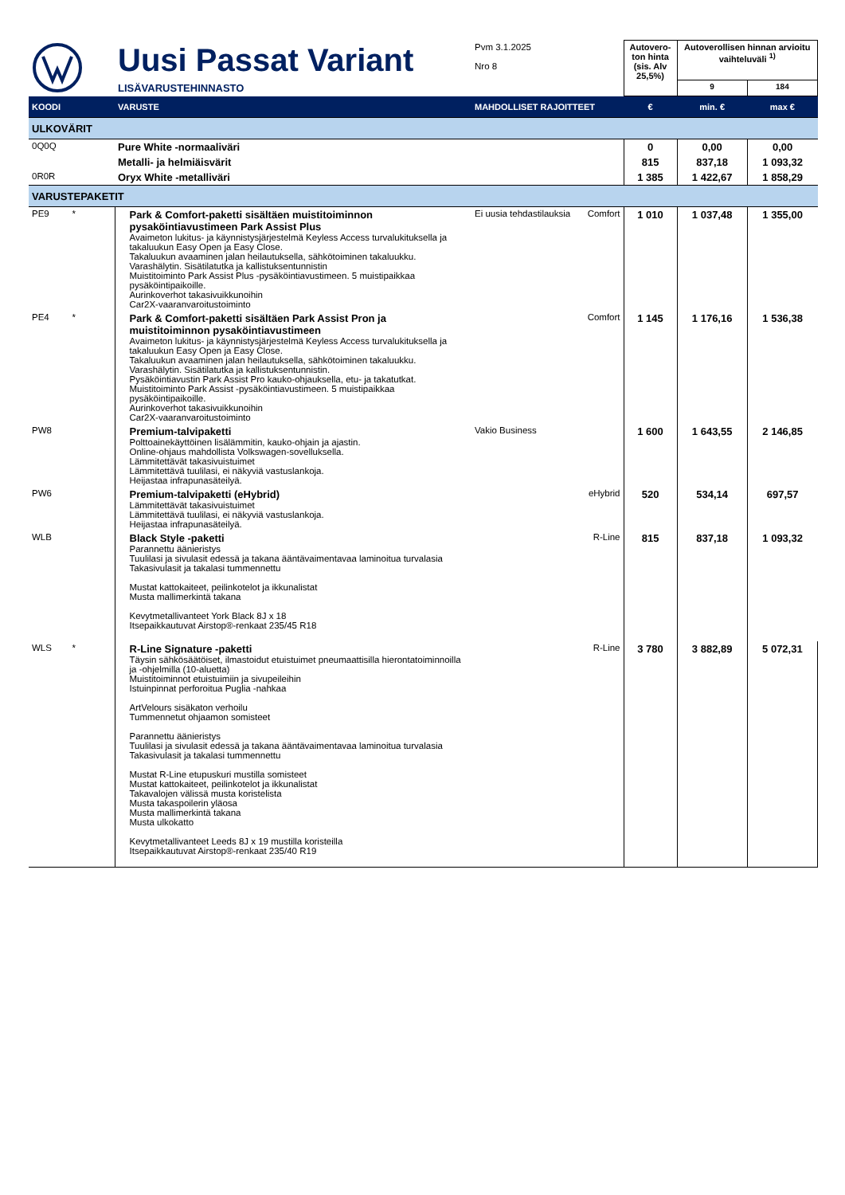| | Uusi Passat Variant | Pvm 3.1.2025 Nro 8 | | Autovero-ton hinta (sis. Alv 25,5%) | Autoverollisen hinnan arvioitu vaihteluväli <sup>1)</sup> | |
| | LISÄVARUSTEHINNASTO | | | | 9 | 184 |
| KOODI | VARUSTE | MAHDOLLISET RAJOITTEET | | € | min. € | max € |
| ULKOVÄRIT | | | | | | |
| 0Q0Q | Pure White -normaaliväri | | | 0 | 0,00 | 0,00 |
| | Metalli- ja helmiäisvärit | | | 815 | 837,18 | 1 093,32 |
| 0R0R | Oryx White -metalliväri | | | 1 385 | 1 422,67 | 1 858,29 |
| VARUSTEPAKETIT | | | | | | |
| PE9 * | Park & Comfort-paketti sisältäen muistitoiminnon pysaköintiavustimeen Park Assist Plus Avaimeton lukitus- ja käynnistysjärjestelmä Keyless Access turvalukituksella ja takaluukun Easy Open ja Easy Close. Takaluukun avaaminen jalan heilautuksella, sähkötoiminen takaluukku. Varashälytin. Sisätilatutka ja kallistuksentunnistin Muistitoiminto Park Assist Plus -pysäköintiavustimeen. 5 muistipaikkaa pysäköintipaikoille. Aurinkoverhot takasivuikkunoihin Car2X-vaaranvaroitustoiminto | Ei uusia tehdastilauksia | Comfort | 1 010 | 1 037,48 | 1 355,00 |
| PE4 * | Park & Comfort-paketti sisältäen Park Assist Pron ja muistitoiminnon pysaköintiavustimeen Avaimeton lukitus- ja käynnistysjärjestelmä Keyless Access turvalukituksella ja takaluukun Easy Open ja Easy Close. Takaluukun avaaminen jalan heilautuksella, sähkötoiminen takaluukku. Varashälytin. Sisätilatutka ja kallistuksentunnistin. Pysäköintiavustin Park Assist Pro kauko-ohjauksella, etu- ja takatutkat. Muistitoiminto Park Assist -pysäköintiavustimeen. 5 muistipaikkaa pysäköintipaikoille. Aurinkoverhot takasivuikkunoihin Car2X-vaaranvaroitustoiminto | | Comfort | 1 145 | 1 176,16 | 1 536,38 |
| PW8 | Premium-talvipaketti Polttoainekäyttöinen lisälämmitin, kauko-ohjain ja ajastin. Online-ohjaus mahdollista Volkswagen-sovelluksella. Lämmitettävät takasivuistuimet Lämmitettävä tuulilasi, ei näkyviä vastuslankoja. Heijastaa infrapunasäteilyä. | Vakio Business | | 1 600 | 1 643,55 | 2 146,85 |
| PW6 | Premium-talvipaketti (eHybrid) Lämmitettävät takasivuistuimet Lämmitettävä tuulilasi, ei näkyviä vastuslankoja. Heijastaa infrapunasäteilyä. | | eHybrid | 520 | 534,14 | 697,57 |
| WLB | Black Style -paketti Parannettu äänieristys Tuulilasi ja sivulasit edessä ja takana ääntävaimentavaa laminoitua turvalasia Takasivulasit ja takalasi tummennettu Mustat kattokaiteet, peilinkotelot ja ikkunalistat Musta mallimerkintä takana Kevytmetallivanteet York Black 8J x 18 Itsepaikkautuvat Airstop®-renkaat 235/45 R18 | | R-Line | 815 | 837,18 | 1 093,32 |
| WLS * | R-Line Signature -paketti Täysin sähkösäätöiset, ilmastoidut etuistuimet pneumaattisilla hierontatoiminnoilla ja -ohjelmilla (10-aluetta) Muistitoiminnot etuistuimiin ja sivupeileihin Istuinpinnat perforoitua Puglia -nahkaa ArtVelours sisäkaton verhoilu Tummennetut ohjaamon somisteet Parannettu äänieristys Tuulilasi ja sivulasit edessä ja takana ääntävaimentavaa laminoitua turvalasia Takasivulasit ja takalasi tummennettu Mustat R-Line etupuskuri mustilla somisteet Mustat kattokaiteet, peilinkotelot ja ikkunalistat Takavalojen välissä musta koristelista Musta takaspoilerin yläosa Musta mallimerkintä takana Musta ulkokatto Kevytmetallivanteet Leeds 8J x 19 mustilla koristeilla Itsepaikkautuvat Airstop®-renkaat 235/40 R19 | | R-Line | 3 780 | 3 882,89 | 5 072,31 |